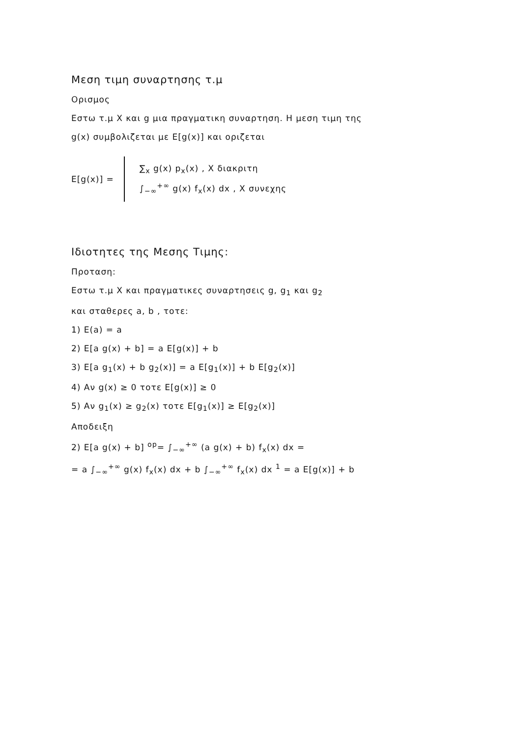Μεση τιμη συναρτησης τ.μ
Ορισμος
Εστω τ.μ X και g μια πραγματικη συναρτηση. Η μεση τιμη της
g(x) συμβολιζεται με E[g(x)] και οριζεται
E[g(x)] =
∑<sub>x</sub> g(x) p<sub>x</sub>(x) , X διακριτη
∫<sub>−∞</sub><sup>+∞</sup> g(x) f<sub>x</sub>(x) dx , X συνεχης
Ιδιοτητες της Μεσης Τιμης:
Προταση:
Εστω τ.μ X και πραγματικες συναρτησεις g, g<sub>1</sub> και g<sub>2</sub>
και σταθερες a, b , τοτε:
1) E(a) = a
2) E[a g(x) + b] = a E[g(x)] + b
3) E[a g<sub>1</sub>(x) + b g<sub>2</sub>(x)] = a E[g<sub>1</sub>(x)] + b E[g<sub>2</sub>(x)]
4) Αν g(x) ≥ 0 τοτε E[g(x)] ≥ 0
5) Αν g<sub>1</sub>(x) ≥ g<sub>2</sub>(x) τοτε E[g<sub>1</sub>(x)] ≥ E[g<sub>2</sub>(x)]
Αποδειξη
2) E[a g(x) + b] <sup>op</sup>= ∫<sub>−∞</sub><sup>+∞</sup> (a g(x) + b) f<sub>x</sub>(x) dx =
= a ∫<sub>−∞</sub><sup>+∞</sup> g(x) f<sub>x</sub>(x) dx + b ∫<sub>−∞</sub><sup>+∞</sup> f<sub>x</sub>(x) dx <sup>1</sup> = a E[g(x)] + b